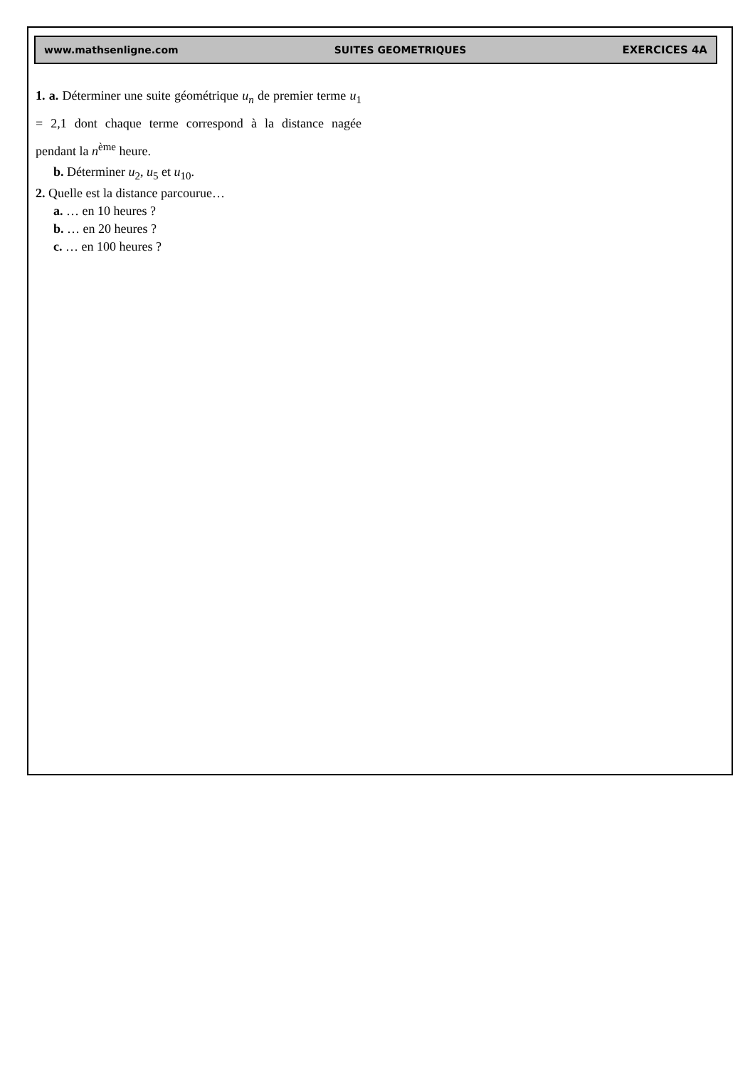www.mathsenligne.com SUITES GEOMETRIQUES EXERCICES 4A
1. a. Déterminer une suite géométrique u<sub>n</sub> de premier terme u<sub>1</sub> = 2,1 dont chaque terme correspond à la distance nagée pendant la n<sup>ème</sup> heure.
b. Déterminer u<sub>2</sub>, u<sub>5</sub> et u<sub>10</sub>.
2. Quelle est la distance parcourue…
a. … en 10 heures ?
b. … en 20 heures ?
c. … en 100 heures ?